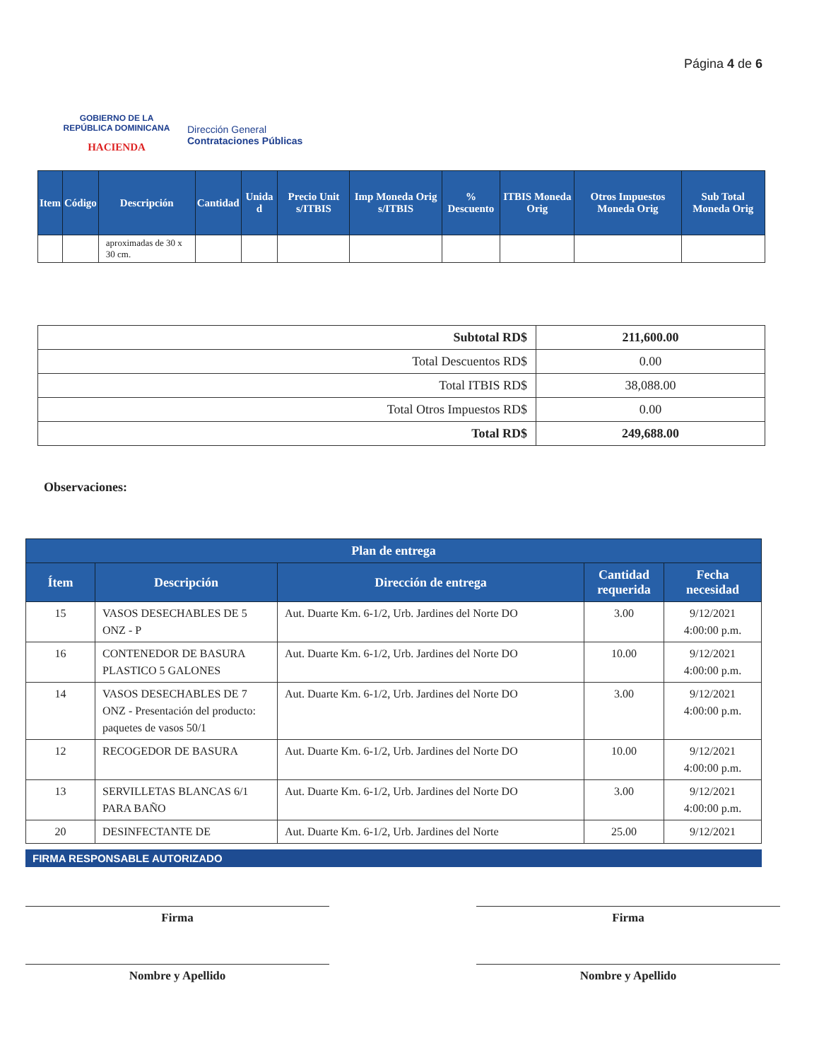GOBIERNO DE LA
REPÚBLICA DOMINICANA
HACIENDA
Dirección General
Contrataciones Públicas
Página 4 de 6
| Item | Código | Descripción | Cantidad | Unida d | Precio Unit s/ITBIS | Imp Moneda Orig s/ITBIS | % Descuento | ITBIS Moneda Orig | Otros Impuestos Moneda Orig | Sub Total Moneda Orig |
| --- | --- | --- | --- | --- | --- | --- | --- | --- | --- | --- |
| | | aproximadas de 30 x 30 cm. | | | | | | | | |
| Subtotal RD$ | 211,600.00 |
| Total Descuentos RD$ | 0.00 |
| Total ITBIS RD$ | 38,088.00 |
| Total Otros Impuestos RD$ | 0.00 |
| Total RD$ | 249,688.00 |
Observaciones:
| Plan de entrega | | | | |
| --- | --- | --- | --- | --- |
| Ítem | Descripción | Dirección de entrega | Cantidad requerida | Fecha necesidad |
| 15 | VASOS DESECHABLES DE 5 ONZ - P | Aut. Duarte Km. 6-1/2, Urb. Jardines del Norte DO | 3.00 | 9/12/2021 4:00:00 p.m. |
| 16 | CONTENEDOR DE BASURA PLASTICO 5 GALONES | Aut. Duarte Km. 6-1/2, Urb. Jardines del Norte DO | 10.00 | 9/12/2021 4:00:00 p.m. |
| 14 | VASOS DESECHABLES DE 7 ONZ - Presentación del producto: paquetes de vasos 50/1 | Aut. Duarte Km. 6-1/2, Urb. Jardines del Norte DO | 3.00 | 9/12/2021 4:00:00 p.m. |
| 12 | RECOGEDOR DE BASURA | Aut. Duarte Km. 6-1/2, Urb. Jardines del Norte DO | 10.00 | 9/12/2021 4:00:00 p.m. |
| 13 | SERVILLETAS BLANCAS 6/1 PARA BAÑO | Aut. Duarte Km. 6-1/2, Urb. Jardines del Norte DO | 3.00 | 9/12/2021 4:00:00 p.m. |
| 20 | DESINFECTANTE DE | Aut. Duarte Km. 6-1/2, Urb. Jardines del Norte | 25.00 | 9/12/2021 |
FIRMA RESPONSABLE AUTORIZADO
Firma
Nombre y Apellido
Firma
Nombre y Apellido